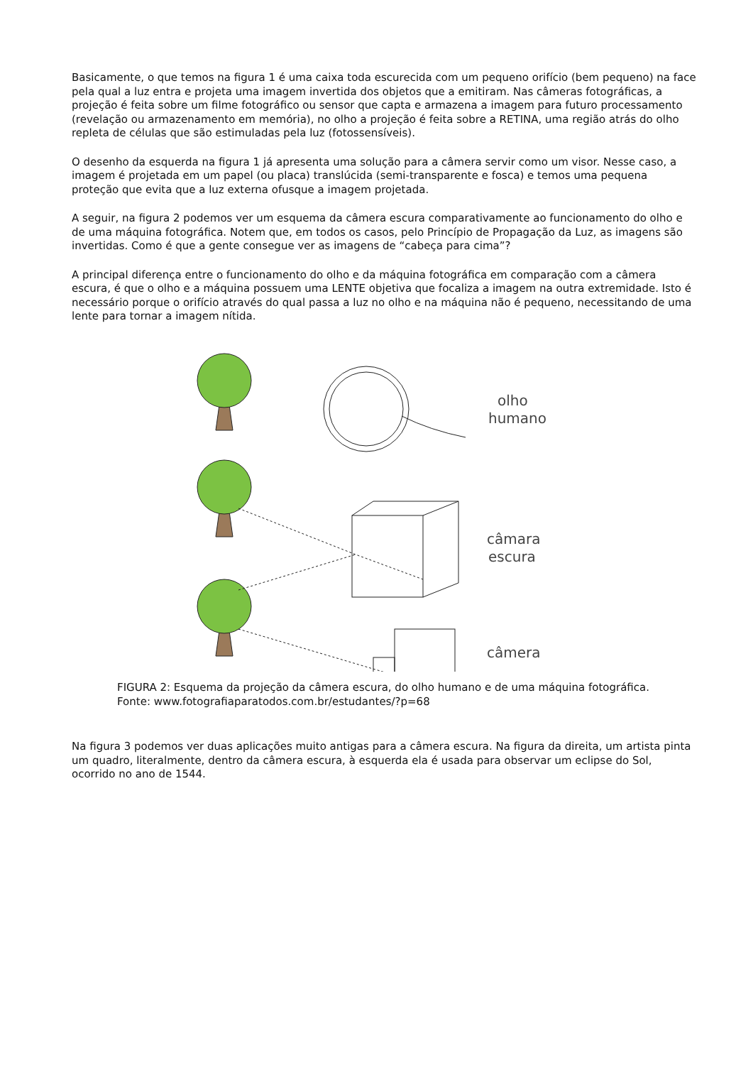Basicamente, o que temos na figura 1 é uma caixa toda escurecida com um pequeno orifício (bem pequeno) na face pela qual a luz entra e projeta uma imagem invertida dos objetos que a emitiram. Nas câmeras fotográficas, a projeção é feita sobre um filme fotográfico ou sensor que capta e armazena a imagem para futuro processamento (revelação ou armazenamento em memória), no olho a projeção é feita sobre a RETINA, uma região atrás do olho repleta de células que são estimuladas pela luz (fotossensíveis).
O desenho da esquerda na figura 1 já apresenta uma solução para a câmera servir como um visor. Nesse caso, a imagem é projetada em um papel (ou placa) translúcida (semi-transparente e fosca) e temos uma pequena proteção que evita que a luz externa ofusque a imagem projetada.
A seguir, na figura 2 podemos ver um esquema da câmera escura comparativamente ao funcionamento do olho e de uma máquina fotográfica. Notem que, em todos os casos, pelo Princípio de Propagação da Luz, as imagens são invertidas. Como é que a gente consegue ver as imagens de “cabeça para cima”?
A principal diferença entre o funcionamento do olho e da máquina fotográfica em comparação com a câmera escura, é que o olho e a máquina possuem uma LENTE objetiva que focaliza a imagem na outra extremidade. Isto é necessário porque o orifício através do qual passa a luz no olho e na máquina não é pequeno, necessitando de uma lente para tornar a imagem nítida.
olho
humano
câmara
escura
câmera
FIGURA 2: Esquema da projeção da câmera escura, do olho humano e de uma máquina fotográfica.
Fonte: www.fotografiaparatodos.com.br/estudantes/?p=68
Na figura 3 podemos ver duas aplicações muito antigas para a câmera escura. Na figura da direita, um artista pinta um quadro, literalmente, dentro da câmera escura, à esquerda ela é usada para observar um eclipse do Sol, ocorrido no ano de 1544.